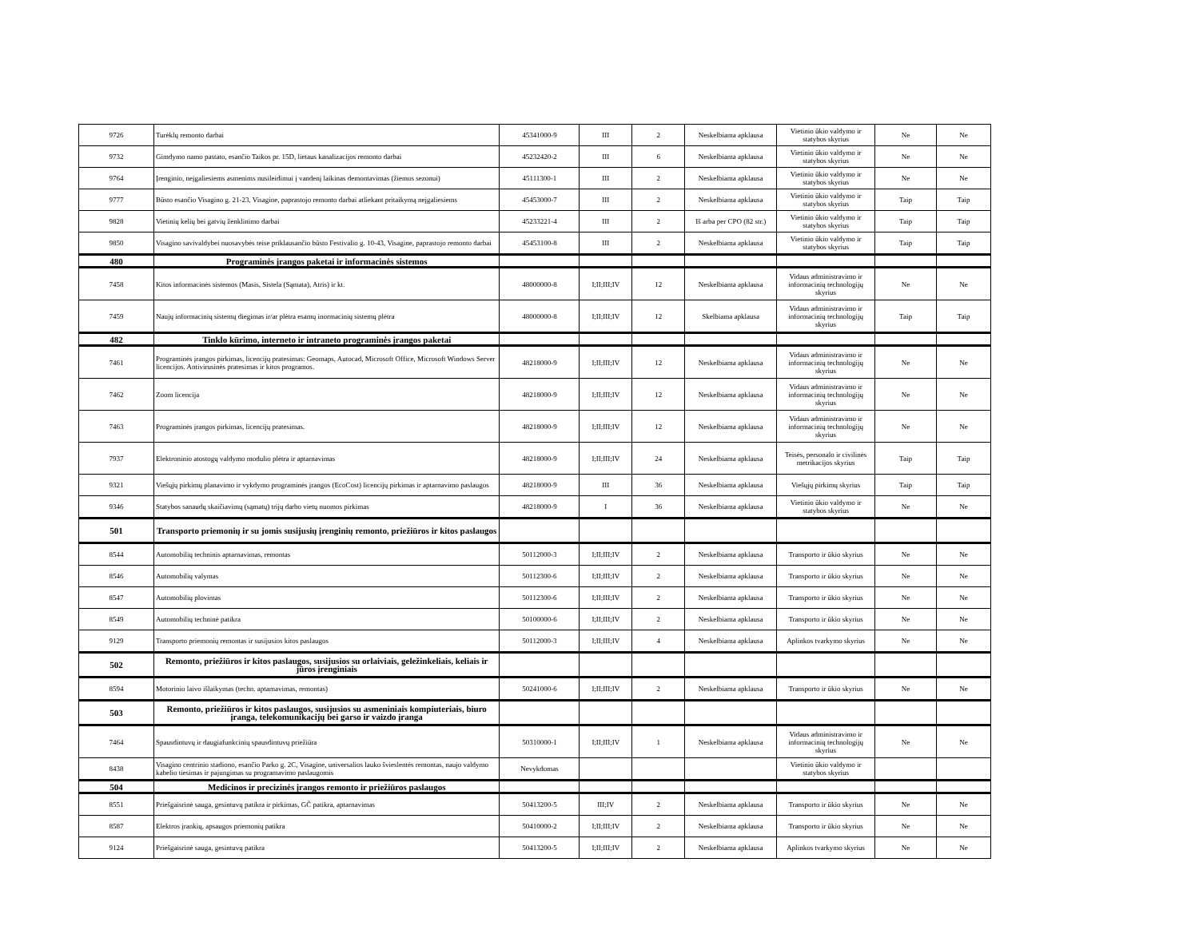| 9726 | Turėklų remonto darbai | 45341000-9 | III | 2 | Neskelbiama apklausa | Vietinio ūkio valdymo ir statybos skyrius | Ne | Ne |
| 9732 | Gimdymo namo pastato, esančio Taikos pr. 15D, lietaus kanalizacijos remonto darbai | 45232420-2 | III | 6 | Neskelbiama apklausa | Vietinio ūkio valdymo ir statybos skyrius | Ne | Ne |
| 9764 | Įrenginio, neįgaliesiems asmenims nusileidimui į vandenį laikinas demontavimas (žiemos sezonui) | 45111300-1 | III | 2 | Neskelbiama apklausa | Vietinio ūkio valdymo ir statybos skyrius | Ne | Ne |
| 9777 | Būsto esančio Visagino g. 21-23, Visagine, paprastojo remonto darbai atliekant pritaikymą neįgaliesiems | 45453000-7 | III | 2 | Neskelbiama apklausa | Vietinio ūkio valdymo ir statybos skyrius | Taip | Taip |
| 9828 | Vietinių kelių bei gatvių ženklinimo darbai | 45233221-4 | III | 2 | Iš arba per CPO (82 str.) | Vietinio ūkio valdymo ir statybos skyrius | Taip | Taip |
| 9850 | Visagino savivaldybei nuosavybės teise priklausančio būsto Festivalio g. 10-43, Visagine, paprastojo remonto darbai | 45453100-8 | III | 2 | Neskelbiama apklausa | Vietinio ūkio valdymo ir statybos skyrius | Taip | Taip |
| 480 | Programinės įrangos paketai ir informacinės sistemos | | | | | | | |
| 7458 | Kitos informacinės sistemos (Masis, Sistela (Sąmata), Atris) ir kt. | 48000000-8 | I;II;III;IV | 12 | Neskelbiama apklausa | Vidaus administravimo ir informacinių technologijų skyrius | Ne | Ne |
| 7459 | Naujų informacinių sistemų diegimas ir/ar plėtra esamų inormacinių sistemų plėtra | 48000000-8 | I;II;III;IV | 12 | Skelbiama apklausa | Vidaus administravimo ir informacinių technologijų skyrius | Taip | Taip |
| 482 | Tinklo kūrimo, interneto ir intraneto programinės įrangos paketai | | | | | | | |
| 7461 | Programinės įrangos pirkimas, licencijų pratesimas: Geomaps, Autocad, Microsoft Office, Microsoft Windows Server licencijos. Antivirusinės pratesimas ir kitos programos. | 48218000-9 | I;II;III;IV | 12 | Neskelbiama apklausa | Vidaus administravimo ir informacinių technologijų skyrius | Ne | Ne |
| 7462 | Zoom licencija | 48218000-9 | I;II;III;IV | 12 | Neskelbiama apklausa | Vidaus administravimo ir informacinių technologijų skyrius | Ne | Ne |
| 7463 | Programinės įrangos pirkimas, licencijų pratesimas. | 48218000-9 | I;II;III;IV | 12 | Neskelbiama apklausa | Vidaus administravimo ir informacinių technologijų skyrius | Ne | Ne |
| 7937 | Elektroninio atostogų valdymo modulio plėtra ir aptarnavimas | 48218000-9 | I;II;III;IV | 24 | Neskelbiama apklausa | Teisės, personalo ir civilinės metrikacijos skyrius | Taip | Taip |
| 9321 | Viešųjų pirkimų planavimo ir vykdymo programinės įrangos (EcoCost) licencijų pirkimas ir aptarnavimo paslaugos | 48218000-9 | III | 36 | Neskelbiama apklausa | Viešųjų pirkimų skyrius | Taip | Taip |
| 9346 | Statybos sanaudų skaičiavimų (sąmatų) trijų darbo vietų nuomos pirkimas | 48218000-9 | I | 36 | Neskelbiama apklausa | Vietinio ūkio valdymo ir statybos skyrius | Ne | Ne |
| 501 | Transporto priemonių ir su jomis susijusių įrenginių remonto, priežiūros ir kitos paslaugos | | | | | | | |
| 8544 | Automobilių techninis aptarnavimas, remontas | 50112000-3 | I;II;III;IV | 2 | Neskelbiama apklausa | Transporto ir ūkio skyrius | Ne | Ne |
| 8546 | Automobilių valymas | 50112300-6 | I;II;III;IV | 2 | Neskelbiama apklausa | Transporto ir ūkio skyrius | Ne | Ne |
| 8547 | Automobilių plovimas | 50112300-6 | I;II;III;IV | 2 | Neskelbiama apklausa | Transporto ir ūkio skyrius | Ne | Ne |
| 8549 | Automobilių techninė patikra | 50100000-6 | I;II;III;IV | 2 | Neskelbiama apklausa | Transporto ir ūkio skyrius | Ne | Ne |
| 9129 | Transporto priemonių remontas ir susijusios kitos paslaugos | 50112000-3 | I;II;III;IV | 4 | Neskelbiama apklausa | Aplinkos tvarkymo skyrius | Ne | Ne |
| 502 | Remonto, priežiūros ir kitos paslaugos, susijusios su orlaiviais, geležinkeliais, keliais ir jūros įrenginiais | | | | | | | |
| 8594 | Motorinio laivo išlaikymas (techn. aptarnavimas, remontas) | 50241000-6 | I;II;III;IV | 2 | Neskelbiama apklausa | Transporto ir ūkio skyrius | Ne | Ne |
| 503 | Remonto, priežiūros ir kitos paslaugos, susijusios su asmeniniais kompiuteriais, biuro įranga, telekomunikacijų bei garso ir vaizdo įranga | | | | | | | |
| 7464 | Spausdintuvų ir daugiafunkcinių spausdintuvų priežiūra | 50310000-1 | I;II;III;IV | 1 | Neskelbiama apklausa | Vidaus administravimo ir informacinių technologijų skyrius | Ne | Ne |
| 8438 | Visagino centrinio stadiono, esančio Parko g. 2C, Visagine, universalios lauko švieslentės remontas, naujo valdymo kabelio tiesimas ir pajungimas su programavimo paslaugomis | Nevykdomas | | | | Vietinio ūkio valdymo ir statybos skyrius | | |
| 504 | Medicinos ir precizinės įrangos remonto ir priežiūros paslaugos | | | | | | | |
| 8551 | Priešgaisrinė sauga, gesintuvų patikra ir pirkimas, GČ patikra, aptarnavimas | 50413200-5 | III;IV | 2 | Neskelbiama apklausa | Transporto ir ūkio skyrius | Ne | Ne |
| 8587 | Elektros įrankių, apsaugos priemonių patikra | 50410000-2 | I;II;III;IV | 2 | Neskelbiama apklausa | Transporto ir ūkio skyrius | Ne | Ne |
| 9124 | Priešgaisrinė sauga, gesintuvų patikra | 50413200-5 | I;II;III;IV | 2 | Neskelbiama apklausa | Aplinkos tvarkymo skyrius | Ne | Ne |